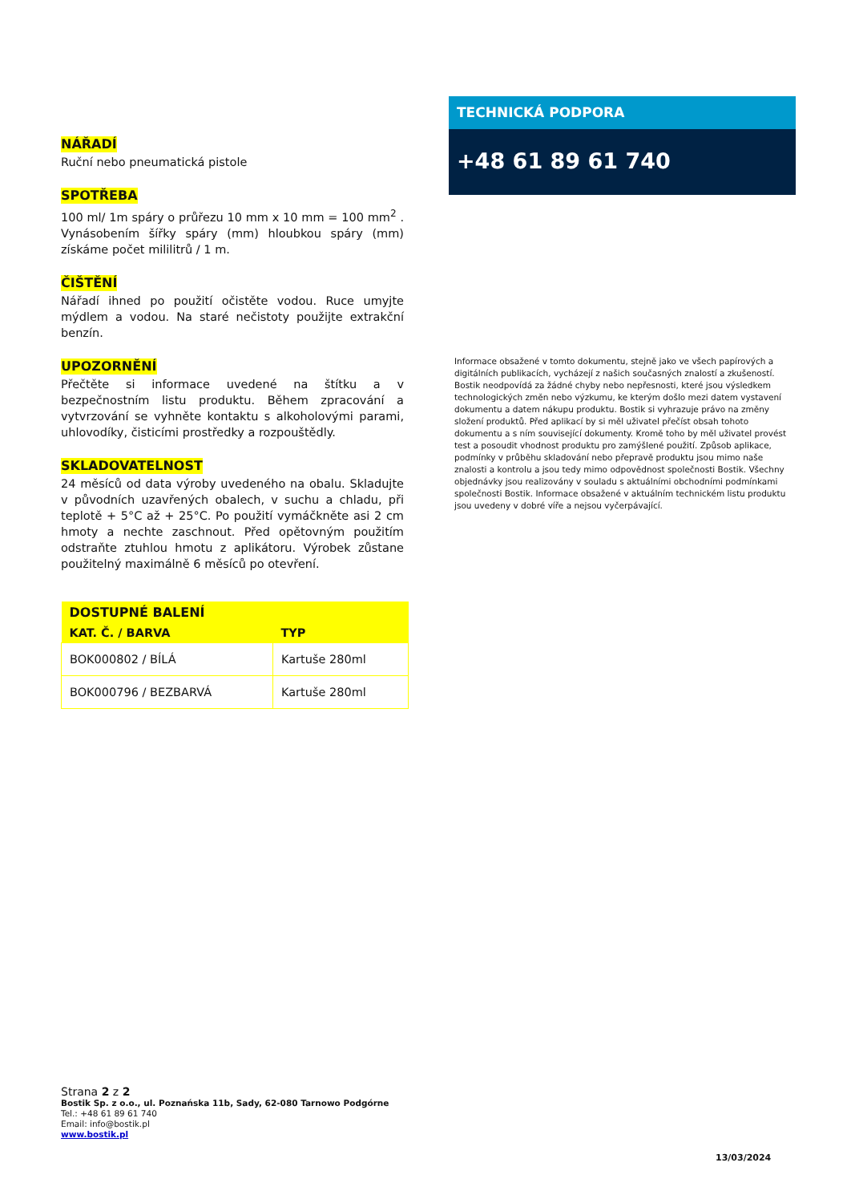NÁŘADÍ
Ruční nebo pneumatická pistole
SPOTŘEBA
100 ml/ 1m spáry o průřezu 10 mm x 10 mm = 100 mm<sup>2</sup> . Vynásobením šířky spáry (mm) hloubkou spáry (mm) získáme počet mililitrů / 1 m.
ČIŠTĚNÍ
Nářadí ihned po použití očistěte vodou. Ruce umyjte mýdlem a vodou. Na staré nečistoty použijte extrakční benzín.
UPOZORNĚNÍ
Přečtěte si informace uvedené na štítku a v bezpečnostním listu produktu. Během zpracování a vytvrzování se vyhněte kontaktu s alkoholovými parami, uhlovodíky, čisticími prostředky a rozpouštědly.
SKLADOVATELNOST
24 měsíců od data výroby uvedeného na obalu. Skladujte v původních uzavřených obalech, v suchu a chladu, při teplotě + 5°C až + 25°C. Po použití vymáčkněte asi 2 cm hmoty a nechte zaschnout. Před opětovným použitím odstraňte ztuhlou hmotu z aplikátoru. Výrobek zůstane použitelný maximálně 6 měsíců po otevření.
TECHNICKÁ PODPORA
+48 61 89 61 740
Informace obsažené v tomto dokumentu, stejně jako ve všech papírových a digitálních publikacích, vycházejí z našich současných znalostí a zkušeností. Bostik neodpovídá za žádné chyby nebo nepřesnosti, které jsou výsledkem technologických změn nebo výzkumu, ke kterým došlo mezi datem vystavení dokumentu a datem nákupu produktu. Bostik si vyhrazuje právo na změny složení produktů. Před aplikací by si měl uživatel přečíst obsah tohoto dokumentu a s ním související dokumenty. Kromě toho by měl uživatel provést test a posoudit vhodnost produktu pro zamýšlené použití. Způsob aplikace, podmínky v průběhu skladování nebo přepravě produktu jsou mimo naše znalosti a kontrolu a jsou tedy mimo odpovědnost společnosti Bostik. Všechny objednávky jsou realizovány v souladu s aktuálními obchodními podmínkami společnosti Bostik. Informace obsažené v aktuálním technickém listu produktu jsou uvedeny v dobré víře a nejsou vyčerpávající.
| DOSTUPNÉ BALENÍ | |
| --- | --- |
| KAT. Č. / BARVA | TYP |
| BOK000802 / BÍLÁ | Kartuše 280ml |
| BOK000796 / BEZBARVÁ | Kartuše 280ml |
Strana 2 z 2
Bostik Sp. z o.o., ul. Poznańska 11b, Sady, 62-080 Tarnowo Podgórne
Tel.: +48 61 89 61 740
Email: info@bostik.pl
www.bostik.pl
13/03/2024